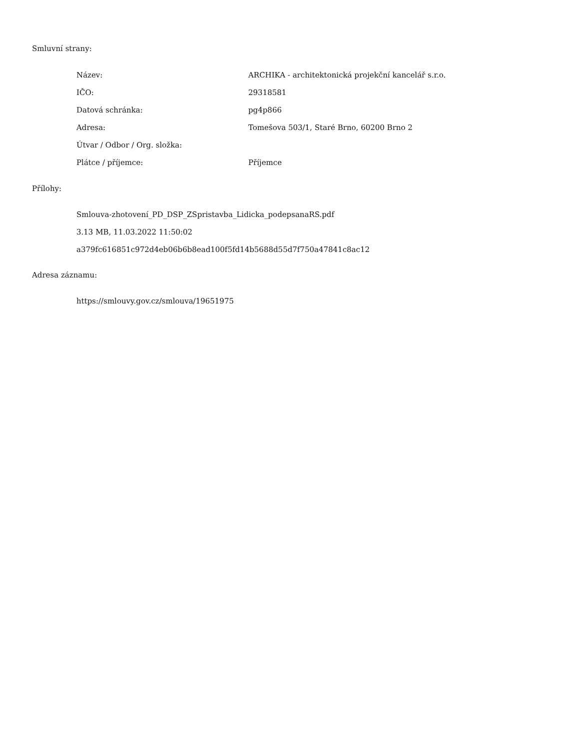Smluvní strany:
| Název: | ARCHIKA - architektonická projekční kancelář s.r.o. |
| IČO: | 29318581 |
| Datová schránka: | pg4p866 |
| Adresa: | Tomešova 503/1, Staré Brno, 60200 Brno 2 |
| Útvar / Odbor / Org. složka: | |
| Plátce / příjemce: | Příjemce |
Přílohy:
Smlouva-zhotovení_PD_DSP_ZSpristavba_Lidicka_podepsanaRS.pdf
3.13 MB, 11.03.2022 11:50:02
a379fc616851c972d4eb06b6b8ead100f5fd14b5688d55d7f750a47841c8ac12
Adresa záznamu:
https://smlouvy.gov.cz/smlouva/19651975